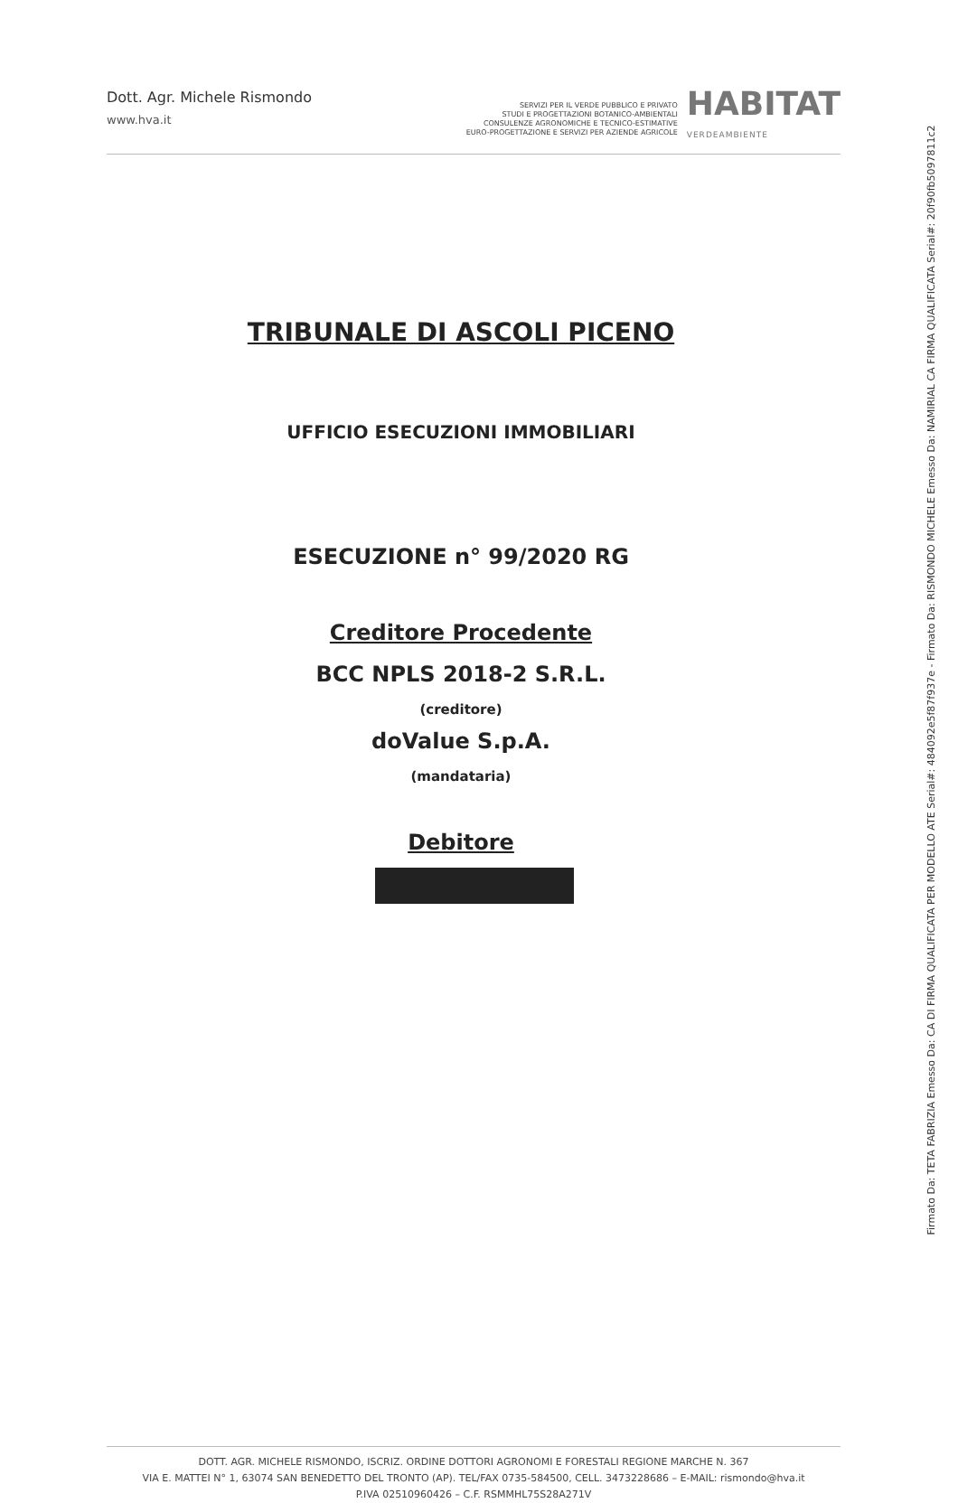Dott. Agr. Michele Rismondo
www.hva.it
SERVIZI PER IL VERDE PUBBLICO E PRIVATO
STUDI E PROGETTAZIONI BOTANICO-AMBIENTALI
CONSULENZE AGRONOMICHE E TECNICO-ESTIMATIVE
EURO-PROGETTAZIONE E SERVIZI PER AZIENDE AGRICOLE
HABITAT
VERDEAMBIENTE
TRIBUNALE DI ASCOLI PICENO
UFFICIO ESECUZIONI IMMOBILIARI
ESECUZIONE n° 99/2020 RG
Creditore Procedente
BCC NPLS 2018-2 S.R.L.
(creditore)
doValue S.p.A.
(mandataria)
Debitore
DOTT. AGR. MICHELE RISMONDO, ISCRIZ. ORDINE DOTTORI AGRONOMI E FORESTALI REGIONE MARCHE N. 367
VIA E. MATTEI N° 1, 63074 SAN BENEDETTO DEL TRONTO (AP). TEL/FAX 0735-584500, CELL. 3473228686 – E-MAIL: rismondo@hva.it
P.IVA 02510960426 – C.F. RSMMHL75S28A271V
Firmato Da: TETA FABRIZIA Emesso Da: CA DI FIRMA QUALIFICATA PER MODELLO ATE Serial#: 484092e5f87f937e - Firmato Da: RISMONDO MICHELE Emesso Da: NAMIRIAL CA FIRMA QUALIFICATA Serial#: 20f90fb5097811c2